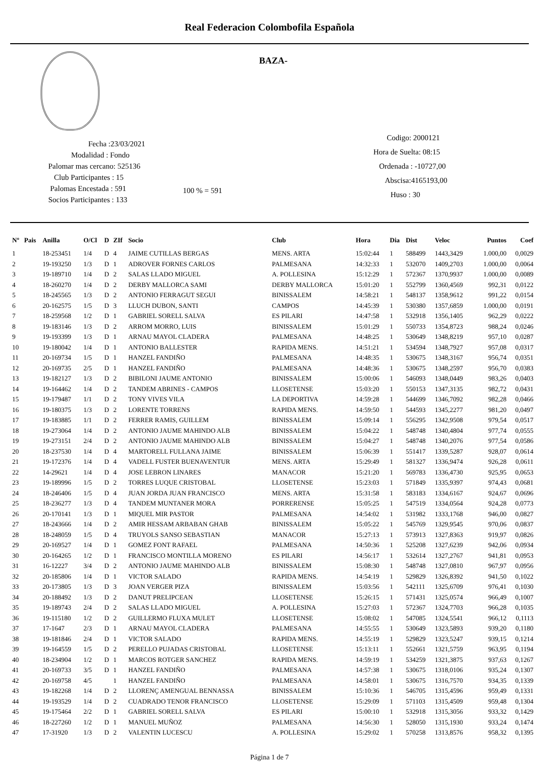Real Federacion Colombofila Española
BAZA-
Fecha :23/03/2021
Modalidad : Fondo
Palomar mas cercano: 525136
Club Participantes : 15
Palomas Encestada : 591
Socios Participantes : 133
100 % = 591
Codigo: 2000121
Hora de Suelta: 08:15
Ordenada : -10727,00
Abscisa:4165193,00
Huso : 30
| Nº | Pais | Anilla | O/Cl | D | ZIf | Socio | Club | Hora | Dia | Dist | Veloc | Puntos | Coef |
| --- | --- | --- | --- | --- | --- | --- | --- | --- | --- | --- | --- | --- | --- |
| 1 | | 18-253451 | 1/4 | D | 4 | JAIME CUTILLAS BERGAS | MENS. ARTA | 15:02:44 | 1 | 588499 | 1443,3429 | 1.000,00 | 0,0029 |
| 2 | | 19-193250 | 1/3 | D | 1 | ADROVER FORNES CARLOS | PALMESANA | 14:32:33 | 1 | 532070 | 1409,2703 | 1.000,00 | 0,0064 |
| 3 | | 19-189710 | 1/4 | D | 2 | SALAS LLADO MIGUEL | A. POLLESINA | 15:12:29 | 1 | 572367 | 1370,9937 | 1.000,00 | 0,0089 |
| 4 | | 18-260270 | 1/4 | D | 2 | DERBY MALLORCA SAMI | DERBY MALLORCA | 15:01:20 | 1 | 552799 | 1360,4569 | 992,31 | 0,0122 |
| 5 | | 18-245565 | 1/3 | D | 2 | ANTONIO FERRAGUT SEGUI | BINISSALEM | 14:58:21 | 1 | 548137 | 1358,9612 | 991,22 | 0,0154 |
| 6 | | 20-162575 | 1/5 | D | 3 | LLUCH DUBON, SANTI | CAMPOS | 14:45:39 | 1 | 530380 | 1357,6859 | 1.000,00 | 0,0191 |
| 7 | | 18-259568 | 1/2 | D | 1 | GABRIEL SORELL SALVA | ES PILARI | 14:47:58 | 1 | 532918 | 1356,1405 | 962,29 | 0,0222 |
| 8 | | 19-183146 | 1/3 | D | 2 | ARROM MORRO, LUIS | BINISSALEM | 15:01:29 | 1 | 550733 | 1354,8723 | 988,24 | 0,0246 |
| 9 | | 19-193399 | 1/3 | D | 1 | ARNAU MAYOL CLADERA | PALMESANA | 14:48:25 | 1 | 530649 | 1348,8219 | 957,10 | 0,0287 |
| 10 | | 19-180042 | 1/4 | D | 1 | ANTONIO BALLESTER | RAPIDA MENS. | 14:51:21 | 1 | 534594 | 1348,7927 | 957,08 | 0,0317 |
| 11 | | 20-169734 | 1/5 | D | 1 | HANZEL FANDIÑO | PALMESANA | 14:48:35 | 1 | 530675 | 1348,3167 | 956,74 | 0,0351 |
| 12 | | 20-169735 | 2/5 | D | 1 | HANZEL FANDIÑO | PALMESANA | 14:48:36 | 1 | 530675 | 1348,2597 | 956,70 | 0,0383 |
| 13 | | 19-182127 | 1/3 | D | 2 | BIBILONI JAUME ANTONIO | BINISSALEM | 15:00:06 | 1 | 546093 | 1348,0449 | 983,26 | 0,0403 |
| 14 | | 19-164462 | 1/4 | D | 2 | TANDEM ABRINES - CAMPOS | LLOSETENSE | 15:03:20 | 1 | 550153 | 1347,3135 | 982,72 | 0,0431 |
| 15 | | 19-179487 | 1/1 | D | 2 | TONY VIVES VILA | LA DEPORTIVA | 14:59:28 | 1 | 544699 | 1346,7092 | 982,28 | 0,0466 |
| 16 | | 19-180375 | 1/3 | D | 2 | LORENTE TORRENS | RAPIDA MENS. | 14:59:50 | 1 | 544593 | 1345,2277 | 981,20 | 0,0497 |
| 17 | | 19-183885 | 1/1 | D | 2 | FERRER RAMIS, GUILLEM | BINISSALEM | 15:09:14 | 1 | 556295 | 1342,9508 | 979,54 | 0,0517 |
| 18 | | 19-273064 | 1/4 | D | 2 | ANTONIO JAUME MAHINDO ALB | BINISSALEM | 15:04:22 | 1 | 548748 | 1340,4804 | 977,74 | 0,0555 |
| 19 | | 19-273151 | 2/4 | D | 2 | ANTONIO JAUME MAHINDO ALB | BINISSALEM | 15:04:27 | 1 | 548748 | 1340,2076 | 977,54 | 0,0586 |
| 20 | | 18-237530 | 1/4 | D | 4 | MARTORELL FULLANA JAIME | BINISSALEM | 15:06:39 | 1 | 551417 | 1339,5287 | 928,07 | 0,0614 |
| 21 | | 19-172376 | 1/4 | D | 4 | VADELL FUSTER BUENAVENTUR | MENS. ARTA | 15:29:49 | 1 | 581327 | 1336,9474 | 926,28 | 0,0611 |
| 22 | | 14-29621 | 1/4 | D | 4 | JOSE LEBRON LINARES | MANACOR | 15:21:20 | 1 | 569783 | 1336,4730 | 925,95 | 0,0653 |
| 23 | | 19-189996 | 1/5 | D | 2 | TORRES LUQUE CRISTOBAL | LLOSETENSE | 15:23:03 | 1 | 571849 | 1335,9397 | 974,43 | 0,0681 |
| 24 | | 18-246406 | 1/5 | D | 4 | JUAN JORDA JUAN FRANCISCO | MENS. ARTA | 15:31:58 | 1 | 583183 | 1334,6167 | 924,67 | 0,0696 |
| 25 | | 18-236277 | 1/3 | D | 4 | TANDEM MUNTANER MORA | PORRERENSE | 15:05:25 | 1 | 547519 | 1334,0564 | 924,28 | 0,0773 |
| 26 | | 20-170141 | 1/3 | D | 1 | MIQUEL MIR PASTOR | PALMESANA | 14:54:02 | 1 | 531982 | 1333,1768 | 946,00 | 0,0827 |
| 27 | | 18-243666 | 1/4 | D | 2 | AMIR HESSAM ARBABAN GHAB | BINISSALEM | 15:05:22 | 1 | 545769 | 1329,9545 | 970,06 | 0,0837 |
| 28 | | 18-248059 | 1/5 | D | 4 | TRUYOLS SANSO SEBASTIAN | MANACOR | 15:27:13 | 1 | 573913 | 1327,8363 | 919,97 | 0,0826 |
| 29 | | 20-169527 | 1/4 | D | 1 | GOMEZ FONT RAFAEL | PALMESANA | 14:50:36 | 1 | 525208 | 1327,6239 | 942,06 | 0,0934 |
| 30 | | 20-164265 | 1/2 | D | 1 | FRANCISCO MONTILLA MORENO | ES PILARI | 14:56:17 | 1 | 532614 | 1327,2767 | 941,81 | 0,0953 |
| 31 | | 16-12227 | 3/4 | D | 2 | ANTONIO JAUME MAHINDO ALB | BINISSALEM | 15:08:30 | 1 | 548748 | 1327,0810 | 967,97 | 0,0956 |
| 32 | | 20-185806 | 1/4 | D | 1 | VICTOR SALADO | RAPIDA MENS. | 14:54:19 | 1 | 529829 | 1326,8392 | 941,50 | 0,1022 |
| 33 | | 20-173805 | 1/3 | D | 3 | JOAN VERGER PIZA | BINISSALEM | 15:03:56 | 1 | 542111 | 1325,6709 | 976,41 | 0,1030 |
| 34 | | 20-188492 | 1/3 | D | 2 | DANUT PRELIPCEAN | LLOSETENSE | 15:26:15 | 1 | 571431 | 1325,0574 | 966,49 | 0,1007 |
| 35 | | 19-189743 | 2/4 | D | 2 | SALAS LLADO MIGUEL | A. POLLESINA | 15:27:03 | 1 | 572367 | 1324,7703 | 966,28 | 0,1035 |
| 36 | | 19-115180 | 1/2 | D | 2 | GUILLERMO FLUXA MULET | LLOSETENSE | 15:08:02 | 1 | 547085 | 1324,5541 | 966,12 | 0,1113 |
| 37 | | 17-1647 | 2/3 | D | 1 | ARNAU MAYOL CLADERA | PALMESANA | 14:55:55 | 1 | 530649 | 1323,5893 | 939,20 | 0,1180 |
| 38 | | 19-181846 | 2/4 | D | 1 | VICTOR SALADO | RAPIDA MENS. | 14:55:19 | 1 | 529829 | 1323,5247 | 939,15 | 0,1214 |
| 39 | | 19-164559 | 1/5 | D | 2 | PERELLO PUJADAS CRISTOBAL | LLOSETENSE | 15:13:11 | 1 | 552661 | 1321,5759 | 963,95 | 0,1194 |
| 40 | | 18-234904 | 1/2 | D | 1 | MARCOS ROTGER SANCHEZ | RAPIDA MENS. | 14:59:19 | 1 | 534259 | 1321,3875 | 937,63 | 0,1267 |
| 41 | | 20-169733 | 3/5 | D | 1 | HANZEL FANDIÑO | PALMESANA | 14:57:38 | 1 | 530675 | 1318,0106 | 935,24 | 0,1307 |
| 42 | | 20-169758 | 4/5 | | 1 | HANZEL FANDIÑO | PALMESANA | 14:58:01 | 1 | 530675 | 1316,7570 | 934,35 | 0,1339 |
| 43 | | 19-182268 | 1/4 | D | 2 | LLORENÇ AMENGUAL BENNASSA | BINISSALEM | 15:10:36 | 1 | 546705 | 1315,4596 | 959,49 | 0,1331 |
| 44 | | 19-193529 | 1/4 | D | 2 | CUADRADO TENOR FRANCISCO | LLOSETENSE | 15:29:09 | 1 | 571103 | 1315,4509 | 959,48 | 0,1304 |
| 45 | | 19-175464 | 2/2 | D | 1 | GABRIEL SORELL SALVA | ES PILARI | 15:00:10 | 1 | 532918 | 1315,3056 | 933,32 | 0,1429 |
| 46 | | 18-227260 | 1/2 | D | 1 | MANUEL MUÑOZ | PALMESANA | 14:56:30 | 1 | 528050 | 1315,1930 | 933,24 | 0,1474 |
| 47 | | 17-31920 | 1/3 | D | 2 | VALENTIN LUCESCU | A. POLLESINA | 15:29:02 | 1 | 570258 | 1313,8576 | 958,32 | 0,1395 |
Página 1 de 7